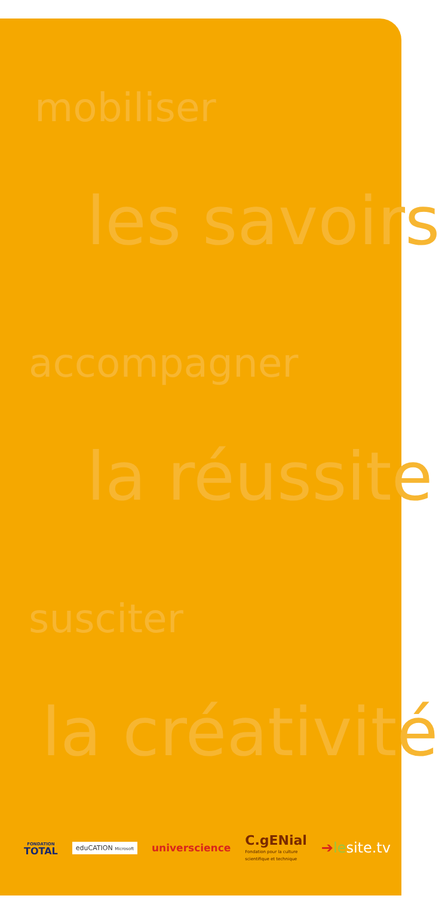mobiliser
les savoirs
accompagner
la réussite
susciter
la créativité
FONDATION
TOTAL
eduCATION Microsoft
universcience
C.gENial
Fondation pour la culture
scientifique et technique
➔lesite.tv